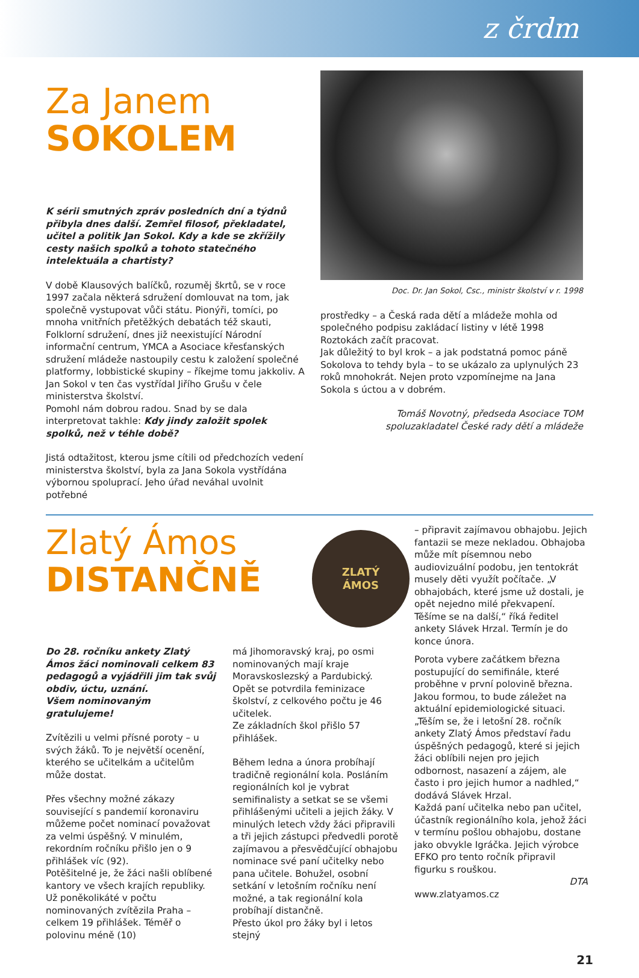z črdm
Za Janem
SOKOLEM
K sérii smutných zpráv posledních dní a týdnů přibyla dnes další. Zemřel filosof, překladatel, učitel a politik Jan Sokol. Kdy a kde se zkřížily cesty našich spolků a tohoto statečného intelektuála a chartisty?
V době Klausových balíčků, rozuměj škrtů, se v roce 1997 začala některá sdružení domlouvat na tom, jak společně vystupovat vůči státu. Pionýři, tomíci, po mnoha vnitřních přetěžkých debatách též skauti, Folklorní sdružení, dnes již neexistující Národní informační centrum, YMCA a Asociace křesťanských sdružení mládeže nastoupily cestu k založení společné platformy, lobbistické skupiny – říkejme tomu jakkoliv. A Jan Sokol v ten čas vystřídal Jiřího Grušu v čele ministerstva školství.
Pomohl nám dobrou radou. Snad by se dala interpretovat takhle: Kdy jindy založit spolek spolků, než v téhle době?
Jistá odtažitost, kterou jsme cítili od předchozích vedení ministerstva školství, byla za Jana Sokola vystřídána výbornou spoluprací. Jeho úřad neváhal uvolnit potřebné
Doc. Dr. Jan Sokol, Csc., ministr školství v r. 1998
prostředky – a Česká rada dětí a mládeže mohla od společného podpisu zakládací listiny v létě 1998 Roztokách začít pracovat.
Jak důležitý to byl krok – a jak podstatná pomoc páně Sokolova to tehdy byla – to se ukázalo za uplynulých 23 roků mnohokrát. Nejen proto vzpomínejme na Jana Sokola s úctou a v dobrém.
Tomáš Novotný, předseda Asociace TOM
spoluzakladatel České rady dětí a mládeže
Zlatý Ámos
DISTANČNĚ
ZLATÝ
ÁMOS
Do 28. ročníku ankety Zlatý Ámos žáci nominovali celkem 83 pedagogů a vyjádřili jim tak svůj obdiv, úctu, uznání.
Všem nominovaným gratulujeme!
Zvítězili u velmi přísné poroty – u svých žáků. To je největší ocenění, kterého se učitelkám a učitelům může dostat.
Přes všechny možné zákazy související s pandemií koronaviru můžeme počet nominací považovat za velmi úspěšný. V minulém, rekordním ročníku přišlo jen o 9 přihlášek víc (92).
Potěšitelné je, že žáci našli oblíbené kantory ve všech krajích republiky.
Už poněkolikáté v počtu nominovaných zvítězila Praha – celkem 19 přihlášek. Téměř o polovinu méně (10)
má Jihomoravský kraj, po osmi nominovaných mají kraje Moravskoslezský a Pardubický.
Opět se potvrdila feminizace školství, z celkového počtu je 46 učitelek.
Ze základních škol přišlo 57 přihlášek.
Během ledna a února probíhají tradičně regionální kola. Posláním regionálních kol je vybrat semifinalisty a setkat se se všemi přihlášenými učiteli a jejich žáky. V minulých letech vždy žáci připravili a tři jejich zástupci předvedli porotě zajímavou a přesvědčující obhajobu nominace své paní učitelky nebo pana učitele. Bohužel, osobní setkání v letošním ročníku není možné, a tak regionální kola probíhají distančně.
Přesto úkol pro žáky byl i letos stejný
– připravit zajímavou obhajobu. Jejich fantazii se meze nekladou. Obhajoba může mít písemnou nebo audiovizuální podobu, jen tentokrát musely děti využít počítače. „V obhajobách, které jsme už dostali, je opět nejedno milé překvapení. Těšíme se na další,“ říká ředitel ankety Slávek Hrzal. Termín je do konce února.
Porota vybere začátkem března postupující do semifinále, které proběhne v první polovině března. Jakou formou, to bude záležet na aktuální epidemiologické situaci.
„Těším se, že i letošní 28. ročník ankety Zlatý Ámos představí řadu úspěšných pedagogů, které si jejich žáci oblíbili nejen pro jejich odbornost, nasazení a zájem, ale často i pro jejich humor a nadhled,“ dodává Slávek Hrzal.
Každá paní učitelka nebo pan učitel, účastník regionálního kola, jehož žáci v termínu pošlou obhajobu, dostane jako obvykle Igráčka. Jejich výrobce EFKO pro tento ročník připravil figurku s rouškou.
DTA
www.zlatyamos.cz
21